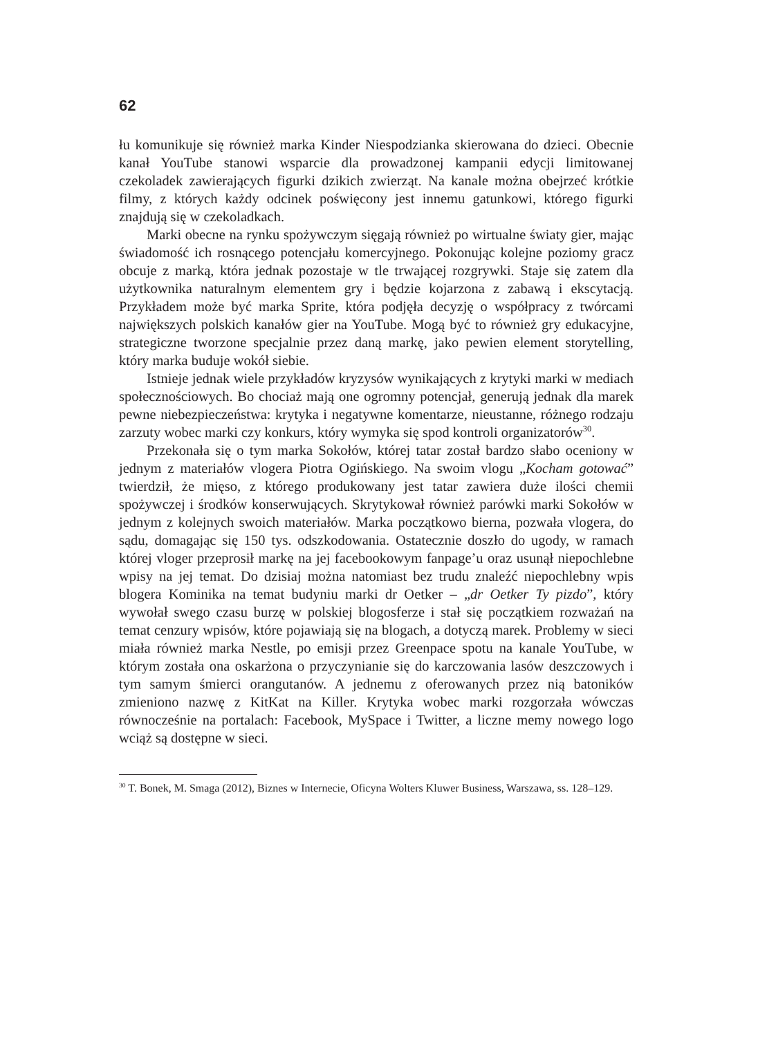62
łu komunikuje się również marka Kinder Niespodzianka skierowana do dzieci. Obecnie kanał YouTube stanowi wsparcie dla prowadzonej kampanii edycji limitowanej czekoladek zawierających figurki dzikich zwierząt. Na kanale można obejrzeć krótkie filmy, z których każdy odcinek poświęcony jest innemu gatunkowi, którego figurki znajdują się w czekoladkach.
Marki obecne na rynku spożywczym sięgają również po wirtualne światy gier, mając świadomość ich rosnącego potencjału komercyjnego. Pokonując kolejne poziomy gracz obcuje z marką, która jednak pozostaje w tle trwającej rozgrywki. Staje się zatem dla użytkownika naturalnym elementem gry i będzie kojarzona z zabawą i ekscytacją. Przykładem może być marka Sprite, która podjęła decyzję o współpracy z twórcami największych polskich kanałów gier na YouTube. Mogą być to również gry edukacyjne, strategiczne tworzone specjalnie przez daną markę, jako pewien element storytelling, który marka buduje wokół siebie.
Istnieje jednak wiele przykładów kryzysów wynikających z krytyki marki w mediach społecznościowych. Bo chociaż mają one ogromny potencjał, generują jednak dla marek pewne niebezpieczeństwa: krytyka i negatywne komentarze, nieustanne, różnego rodzaju zarzuty wobec marki czy konkurs, który wymyka się spod kontroli organizatorów<sup>30</sup>.
Przekonała się o tym marka Sokołów, której tatar został bardzo słabo oceniony w jednym z materiałów vlogera Piotra Ogińskiego. Na swoim vlogu „Kocham gotować” twierdził, że mięso, z którego produkowany jest tatar zawiera duże ilości chemii spożywczej i środków konserwujących. Skrytykował również parówki marki Sokołów w jednym z kolejnych swoich materiałów. Marka początkowo bierna, pozwała vlogera, do sądu, domagając się 150 tys. odszkodowania. Ostatecznie doszło do ugody, w ramach której vloger przeprosił markę na jej facebookowym fanpage’u oraz usunął niepochlebne wpisy na jej temat. Do dzisiaj można natomiast bez trudu znaleźć niepochlebny wpis blogera Kominika na temat budyniu marki dr Oetker – „dr Oetker Ty pizdo”, który wywołał swego czasu burzę w polskiej blogosferze i stał się początkiem rozważań na temat cenzury wpisów, które pojawiają się na blogach, a dotyczą marek. Problemy w sieci miała również marka Nestle, po emisji przez Greenpace spotu na kanale YouTube, w którym została ona oskarżona o przyczynianie się do karczowania lasów deszczowych i tym samym śmierci orangutanów. A jednemu z oferowanych przez nią batoników zmieniono nazwę z KitKat na Killer. Krytyka wobec marki rozgorzała wówczas równocześnie na portalach: Facebook, MySpace i Twitter, a liczne memy nowego logo wciąż są dostępne w sieci.
<sup>30</sup> T. Bonek, M. Smaga (2012), Biznes w Internecie, Oficyna Wolters Kluwer Business, Warszawa, ss. 128–129.